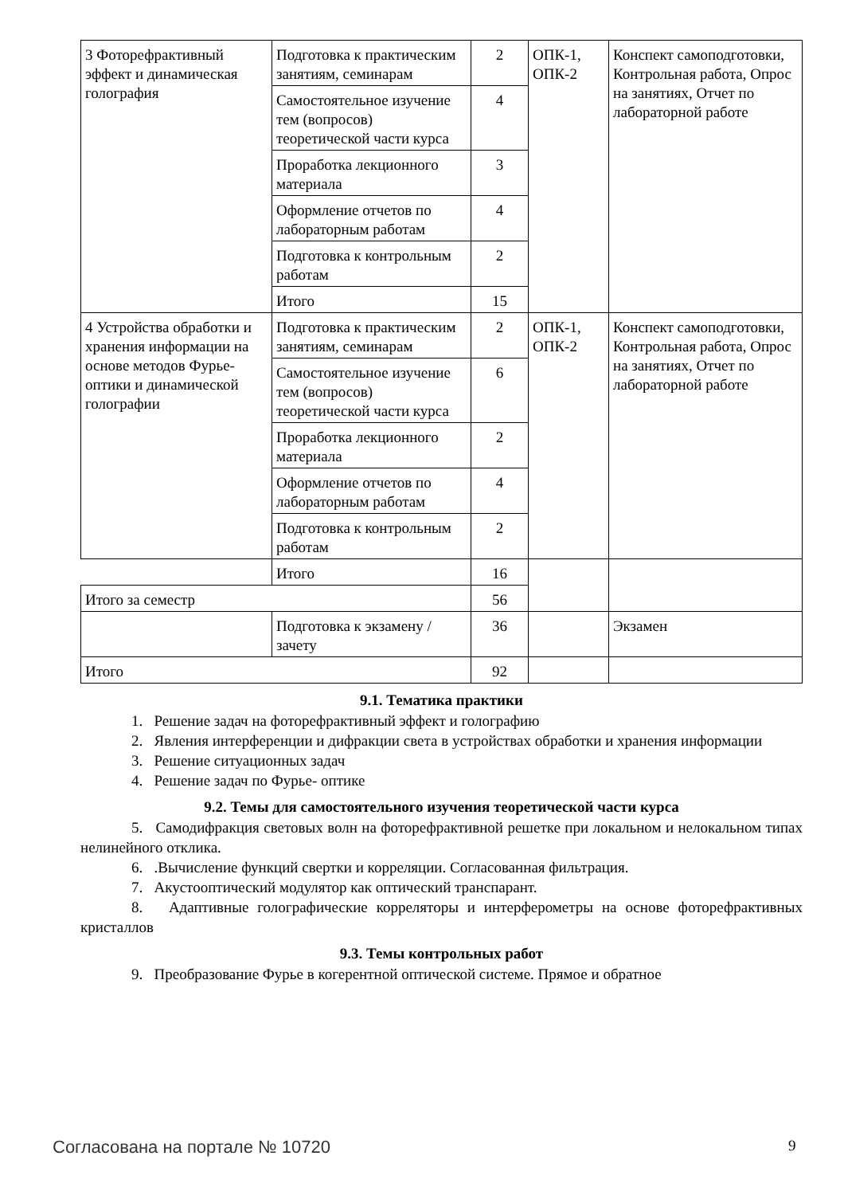| 3 Фоторефрактивный эффект и динамическая голография | Подготовка к практическим занятиям, семинарам | 2 | ОПК-1, ОПК-2 | Конспект самоподготовки, Контрольная работа, Опрос на занятиях, Отчет по лабораторной работе |
| | Самостоятельное изучение тем (вопросов) теоретической части курса | 4 | | |
| | Проработка лекционного материала | 3 | | |
| | Оформление отчетов по лабораторным работам | 4 | | |
| | Подготовка к контрольным работам | 2 | | |
| | Итого | 15 | | |
| 4 Устройства обработки и хранения информации на основе методов Фурье-оптики и динамической голографии | Подготовка к практическим занятиям, семинарам | 2 | ОПК-1, ОПК-2 | Конспект самоподготовки, Контрольная работа, Опрос на занятиях, Отчет по лабораторной работе |
| | Самостоятельное изучение тем (вопросов) теоретической части курса | 6 | | |
| | Проработка лекционного материала | 2 | | |
| | Оформление отчетов по лабораторным работам | 4 | | |
| | Подготовка к контрольным работам | 2 | | |
| | Итого | 16 | | |
| Итого за семестр | | 56 | | |
| | Подготовка к экзамену / зачету | 36 | | Экзамен |
| Итого | | 92 | | |
9.1. Тематика практики
1. Решение задач на фоторефрактивный эффект и голографию
2. Явления интерференции и дифракции света в устройствах обработки и хранения информации
3. Решение ситуационных задач
4. Решение задач по Фурье- оптике
9.2. Темы для самостоятельного изучения теоретической части курса
5. Самодифракция световых волн на фоторефрактивной решетке при локальном и нелокальном типах нелинейного отклика.
6. .Вычисление функций свертки и корреляции. Согласованная фильтрация.
7. Акустооптический модулятор как оптический транспарант.
8. Адаптивные голографические корреляторы и интерферометры на основе фоторефрактивных кристаллов
9.3. Темы контрольных работ
9. Преобразование Фурье в когерентной оптической системе. Прямое и обратное
Согласована на портале № 10720 9